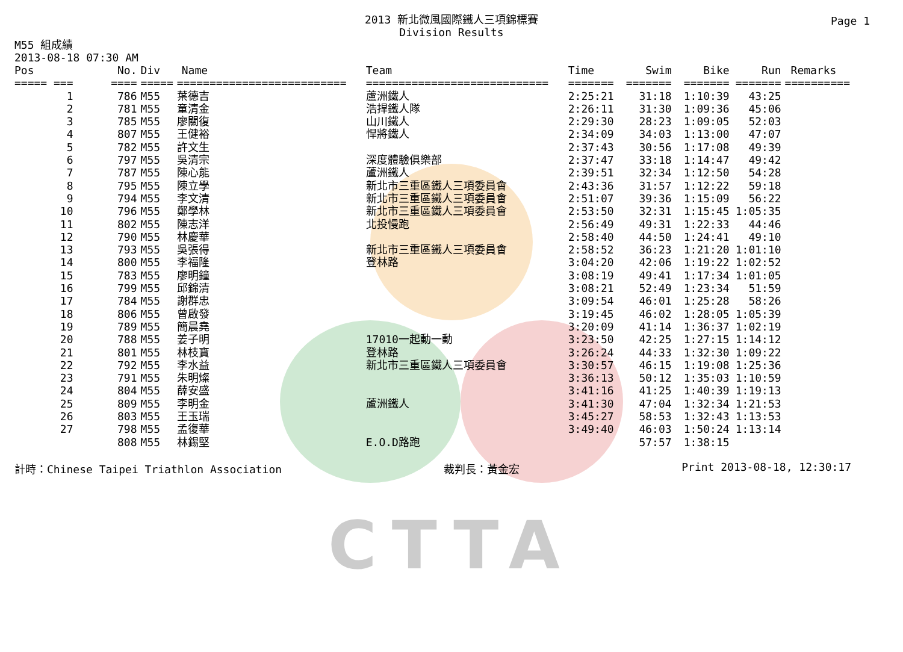CTTA
Page 1
2013 新北微風國際鐵人三項錦標賽
Division Results
M55 組成績
2013-08-18 07:30 AM
| Pos | No. | Div | Name | Team | Time | Swim | Bike | Run | Remarks |
| --- | --- | --- | --- | --- | --- | --- | --- | --- | --- |
| ===== === | ==== | ===== | ========================== | ============================ | ======= | ======= | ======= | ======= | ========== |
| 1 | 786 | M55 | 葉德吉 | 蘆洲鐵人 | 2:25:21 | 31:18 | 1:10:39 | 43:25 | |
| 2 | 781 | M55 | 童清金 | 浩捍鐵人隊 | 2:26:11 | 31:30 | 1:09:36 | 45:06 | |
| 3 | 785 | M55 | 廖關復 | 山川鐵人 | 2:29:30 | 28:23 | 1:09:05 | 52:03 | |
| 4 | 807 | M55 | 王健裕 | 悍將鐵人 | 2:34:09 | 34:03 | 1:13:00 | 47:07 | |
| 5 | 782 | M55 | 許文生 | | 2:37:43 | 30:56 | 1:17:08 | 49:39 | |
| 6 | 797 | M55 | 吳清宗 | 深度體驗俱樂部 | 2:37:47 | 33:18 | 1:14:47 | 49:42 | |
| 7 | 787 | M55 | 陳心能 | 蘆洲鐵人 | 2:39:51 | 32:34 | 1:12:50 | 54:28 | |
| 8 | 795 | M55 | 陳立學 | 新北市三重區鐵人三項委員會 | 2:43:36 | 31:57 | 1:12:22 | 59:18 | |
| 9 | 794 | M55 | 李文清 | 新北市三重區鐵人三項委員會 | 2:51:07 | 39:36 | 1:15:09 | 56:22 | |
| 10 | 796 | M55 | 鄭學林 | 新北市三重區鐵人三項委員會 | 2:53:50 | 32:31 | 1:15:45 | 1:05:35 | |
| 11 | 802 | M55 | 陳志洋 | 北投慢跑 | 2:56:49 | 49:31 | 1:22:33 | 44:46 | |
| 12 | 790 | M55 | 林慶華 | | 2:58:40 | 44:50 | 1:24:41 | 49:10 | |
| 13 | 793 | M55 | 吳張得 | 新北市三重區鐵人三項委員會 | 2:58:52 | 36:23 | 1:21:20 | 1:01:10 | |
| 14 | 800 | M55 | 李福隆 | 登林路 | 3:04:20 | 42:06 | 1:19:22 | 1:02:52 | |
| 15 | 783 | M55 | 廖明鐘 | | 3:08:19 | 49:41 | 1:17:34 | 1:01:05 | |
| 16 | 799 | M55 | 邱錦清 | | 3:08:21 | 52:49 | 1:23:34 | 51:59 | |
| 17 | 784 | M55 | 謝群忠 | | 3:09:54 | 46:01 | 1:25:28 | 58:26 | |
| 18 | 806 | M55 | 曾啟發 | | 3:19:45 | 46:02 | 1:28:05 | 1:05:39 | |
| 19 | 789 | M55 | 簡晨堯 | | 3:20:09 | 41:14 | 1:36:37 | 1:02:19 | |
| 20 | 788 | M55 | 姜子明 | 17010一起動一動 | 3:23:50 | 42:25 | 1:27:15 | 1:14:12 | |
| 21 | 801 | M55 | 林枝寶 | 登林路 | 3:26:24 | 44:33 | 1:32:30 | 1:09:22 | |
| 22 | 792 | M55 | 李水益 | 新北市三重區鐵人三項委員會 | 3:30:57 | 46:15 | 1:19:08 | 1:25:36 | |
| 23 | 791 | M55 | 朱明燦 | | 3:36:13 | 50:12 | 1:35:03 | 1:10:59 | |
| 24 | 804 | M55 | 薛安盛 | | 3:41:16 | 41:25 | 1:40:39 | 1:19:13 | |
| 25 | 809 | M55 | 李明金 | 蘆洲鐵人 | 3:41:30 | 47:04 | 1:32:34 | 1:21:53 | |
| 26 | 803 | M55 | 王玉瑞 | | 3:45:27 | 58:53 | 1:32:43 | 1:13:53 | |
| 27 | 798 | M55 | 孟復華 | | 3:49:40 | 46:03 | 1:50:24 | 1:13:14 | |
| | 808 | M55 | 林錫堅 | E.O.D路跑 | | 57:57 | 1:38:15 | | |
計時：Chinese Taipei Triathlon Association 裁判長：黃金宏 Print 2013-08-18, 12:30:17